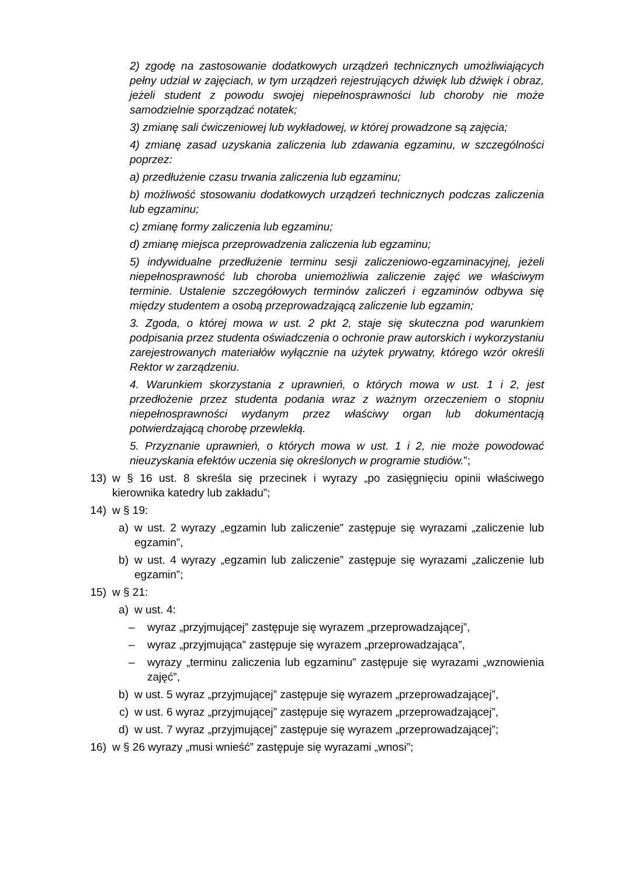2) zgodę na zastosowanie dodatkowych urządzeń technicznych umożliwiających pełny udział w zajęciach, w tym urządzeń rejestrujących dźwięk lub dźwięk i obraz, jeżeli student z powodu swojej niepełnosprawności lub choroby nie może samodzielnie sporządzać notatek;
3) zmianę sali ćwiczeniowej lub wykładowej, w której prowadzone są zajęcia;
4) zmianę zasad uzyskania zaliczenia lub zdawania egzaminu, w szczególności poprzez:
a) przedłużenie czasu trwania zaliczenia lub egzaminu;
b) możliwość stosowaniu dodatkowych urządzeń technicznych podczas zaliczenia lub egzaminu;
c) zmianę formy zaliczenia lub egzaminu;
d) zmianę miejsca przeprowadzenia zaliczenia lub egzaminu;
5) indywidualne przedłużenie terminu sesji zaliczeniowo-egzaminacyjnej, jeżeli niepełnosprawność lub choroba uniemożliwia zaliczenie zajęć we właściwym terminie. Ustalenie szczegółowych terminów zaliczeń i egzaminów odbywa się między studentem a osobą przeprowadzającą zaliczenie lub egzamin;
3. Zgoda, o której mowa w ust. 2 pkt 2, staje się skuteczna pod warunkiem podpisania przez studenta oświadczenia o ochronie praw autorskich i wykorzystaniu zarejestrowanych materiałów wyłącznie na użytek prywatny, którego wzór określi Rektor w zarządzeniu.
4. Warunkiem skorzystania z uprawnień, o których mowa w ust. 1 i 2, jest przedłożenie przez studenta podania wraz z ważnym orzeczeniem o stopniu niepełnosprawności wydanym przez właściwy organ lub dokumentacją potwierdzającą chorobę przewlekłą.
5. Przyznanie uprawnień, o których mowa w ust. 1 i 2, nie może powodować nieuzyskania efektów uczenia się określonych w programie studiów.”;
13) w § 16 ust. 8 skreśla się przecinek i wyrazy „po zasięgnięciu opinii właściwego kierownika katedry lub zakładu”;
14) w § 19:
a) w ust. 2 wyrazy „egzamin lub zaliczenie” zastępuje się wyrazami „zaliczenie lub egzamin”,
b) w ust. 4 wyrazy „egzamin lub zaliczenie” zastępuje się wyrazami „zaliczenie lub egzamin”;
15) w § 21:
a) w ust. 4:
– wyraz „przyjmującej” zastępuje się wyrazem „przeprowadzającej”,
– wyraz „przyjmująca” zastępuje się wyrazem „przeprowadzająca”,
– wyrazy „terminu zaliczenia lub egzaminu” zastępuje się wyrazami „wznowienia zajęć”,
b) w ust. 5 wyraz „przyjmującej” zastępuje się wyrazem „przeprowadzającej”,
c) w ust. 6 wyraz „przyjmującej” zastępuje się wyrazem „przeprowadzającej”,
d) w ust. 7 wyraz „przyjmującej” zastępuje się wyrazem „przeprowadzającej”;
16) w § 26 wyrazy „musi wnieść” zastępuje się wyrazami „wnosi”;